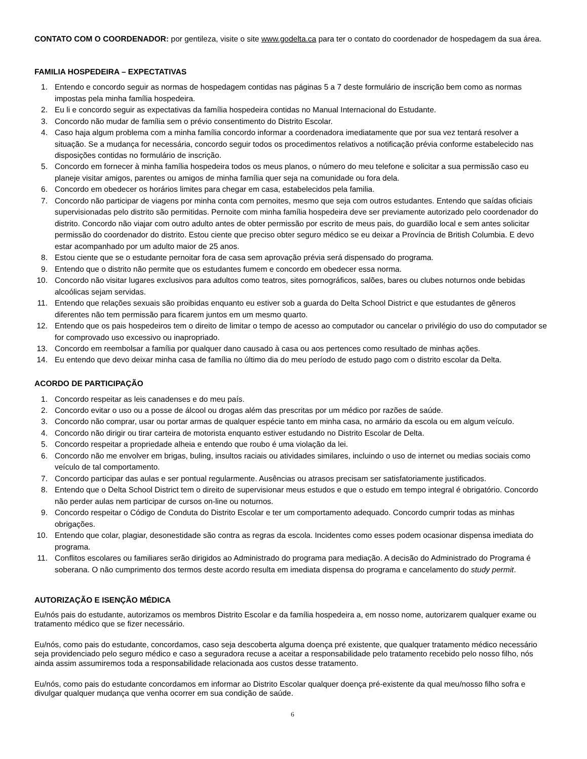CONTATO COM O COORDENADOR: por gentileza, visite o site www.godelta.ca para ter o contato do coordenador de hospedagem da sua área.
FAMILIA HOSPEDEIRA – EXPECTATIVAS
1. Entendo e concordo seguir as normas de hospedagem contidas nas páginas 5 a 7 deste formulário de inscrição bem como as normas impostas pela minha família hospedeira.
2. Eu li e concordo seguir as expectativas da família hospedeira contidas no Manual Internacional do Estudante.
3. Concordo não mudar de família sem o prévio consentimento do Distrito Escolar.
4. Caso haja algum problema com a minha família concordo informar a coordenadora imediatamente que por sua vez tentará resolver a situação. Se a mudança for necessária, concordo seguir todos os procedimentos relativos a notificação prévia conforme estabelecido nas disposições contidas no formulário de inscrição.
5. Concordo em fornecer à minha família hospedeira todos os meus planos, o número do meu telefone e solicitar a sua permissão caso eu planeje visitar amigos, parentes ou amigos de minha família quer seja na comunidade ou fora dela.
6. Concordo em obedecer os horários limites para chegar em casa, estabelecidos pela familia.
7. Concordo não participar de viagens por minha conta com pernoites, mesmo que seja com outros estudantes. Entendo que saídas oficiais supervisionadas pelo distrito são permitidas. Pernoite com minha família hospedeira deve ser previamente autorizado pelo coordenador do distrito. Concordo não viajar com outro adulto antes de obter permissão por escrito de meus pais, do guardião local e sem antes solicitar permissão do coordenador do distrito. Estou ciente que preciso obter seguro médico se eu deixar a Província de British Columbia. E devo estar acompanhado por um adulto maior de 25 anos.
8. Estou ciente que se o estudante pernoitar fora de casa sem aprovação prévia será dispensado do programa.
9. Entendo que o distrito não permite que os estudantes fumem e concordo em obedecer essa norma.
10. Concordo não visitar lugares exclusivos para adultos como teatros, sites pornográficos, salões, bares ou clubes noturnos onde bebidas alcoólicas sejam servidas.
11. Entendo que relações sexuais são proibidas enquanto eu estiver sob a guarda do Delta School District e que estudantes de gêneros diferentes não tem permissão para ficarem juntos em um mesmo quarto.
12. Entendo que os pais hospedeiros tem o direito de limitar o tempo de acesso ao computador ou cancelar o privilégio do uso do computador se for comprovado uso excessivo ou inapropriado.
13. Concordo em reembolsar a família por qualquer dano causado à casa ou aos pertences como resultado de minhas ações.
14. Eu entendo que devo deixar minha casa de família no último dia do meu período de estudo pago com o distrito escolar da Delta.
ACORDO DE PARTICIPAÇÃO
1. Concordo respeitar as leis canadenses e do meu país.
2. Concordo evitar o uso ou a posse de álcool ou drogas além das prescritas por um médico por razões de saúde.
3. Concordo não comprar, usar ou portar armas de qualquer espécie tanto em minha casa, no armário da escola ou em algum veículo.
4. Concordo não dirigir ou tirar carteira de motorista enquanto estiver estudando no Distrito Escolar de Delta.
5. Concordo respeitar a propriedade alheia e entendo que roubo é uma violação da lei.
6. Concordo não me envolver em brigas, buling, insultos raciais ou atividades similares, incluindo o uso de internet ou medias sociais como veículo de tal comportamento.
7. Concordo participar das aulas e ser pontual regularmente. Ausências ou atrasos precisam ser satisfatoriamente justificados.
8. Entendo que o Delta School District tem o direito de supervisionar meus estudos e que o estudo em tempo integral é obrigatório. Concordo não perder aulas nem participar de cursos on-line ou noturnos.
9. Concordo respeitar o Código de Conduta do Distrito Escolar e ter um comportamento adequado. Concordo cumprir todas as minhas obrigações.
10. Entendo que colar, plagiar, desonestidade são contra as regras da escola. Incidentes como esses podem ocasionar dispensa imediata do programa.
11. Conflitos escolares ou familiares serão dirigidos ao Administrado do programa para mediação. A decisão do Administrado do Programa é soberana. O não cumprimento dos termos deste acordo resulta em imediata dispensa do programa e cancelamento do study permit.
AUTORIZAÇÃO E ISENÇÃO MÉDICA
Eu/nós pais do estudante, autorizamos os membros Distrito Escolar e da família hospedeira a, em nosso nome, autorizarem qualquer exame ou tratamento médico que se fizer necessário.
Eu/nós, como pais do estudante, concordamos, caso seja descoberta alguma doença pré existente, que qualquer tratamento médico necessário seja providenciado pelo seguro médico e caso a seguradora recuse a aceitar a responsabilidade pelo tratamento recebido pelo nosso filho, nós ainda assim assumiremos toda a responsabilidade relacionada aos custos desse tratamento.
Eu/nós, como pais do estudante concordamos em informar ao Distrito Escolar qualquer doença pré-existente da qual meu/nosso filho sofra e divulgar qualquer mudança que venha ocorrer em sua condição de saúde.
6